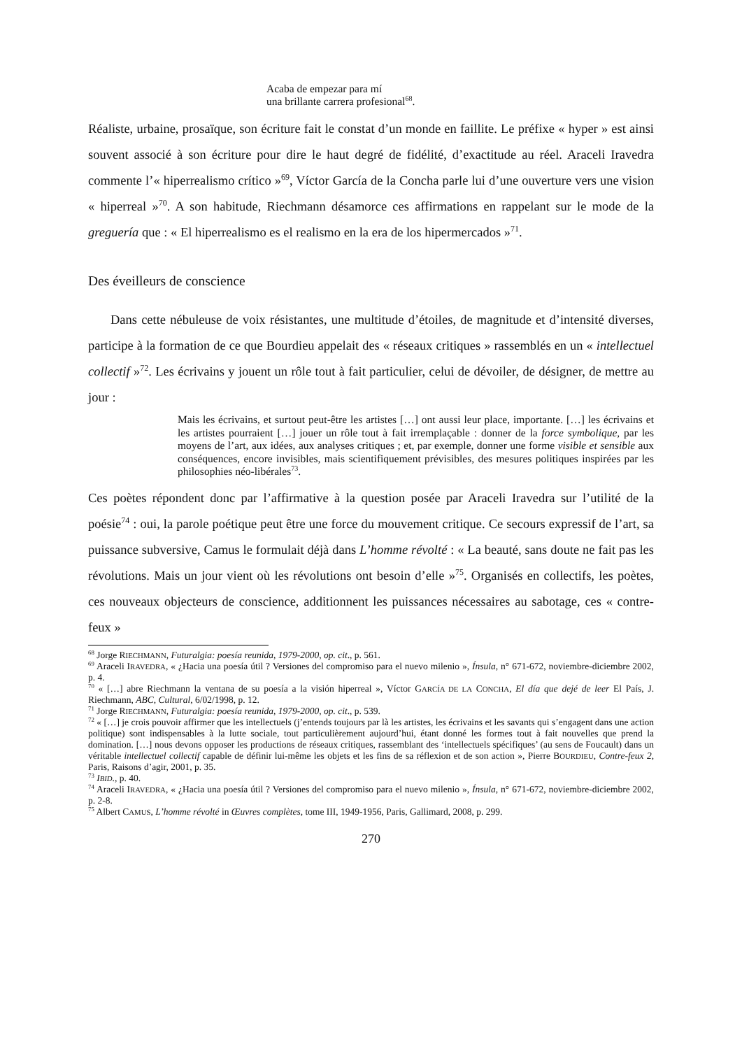Acaba de empezar para mí
una brillante carrera profesional<sup>68</sup>.
Réaliste, urbaine, prosaïque, son écriture fait le constat d’un monde en faillite. Le préfixe « hyper » est ainsi souvent associé à son écriture pour dire le haut degré de fidélité, d’exactitude au réel. Araceli Iravedra commente l’« hiperrealismo crítico »<sup>69</sup>, Víctor García de la Concha parle lui d’une ouverture vers une vision « hiperreal »<sup>70</sup>. A son habitude, Riechmann désamorce ces affirmations en rappelant sur le mode de la greguería que : « El hiperrealismo es el realismo en la era de los hipermercados »<sup>71</sup>.
Des éveilleurs de conscience
Dans cette nébuleuse de voix résistantes, une multitude d’étoiles, de magnitude et d’intensité diverses, participe à la formation de ce que Bourdieu appelait des « réseaux critiques » rassemblés en un « intellectuel collectif »<sup>72</sup>. Les écrivains y jouent un rôle tout à fait particulier, celui de dévoiler, de désigner, de mettre au jour :
Mais les écrivains, et surtout peut-être les artistes […] ont aussi leur place, importante. […] les écrivains et les artistes pourraient […] jouer un rôle tout à fait irremplaçable : donner de la force symbolique, par les moyens de l’art, aux idées, aux analyses critiques ; et, par exemple, donner une forme visible et sensible aux conséquences, encore invisibles, mais scientifiquement prévisibles, des mesures politiques inspirées par les philosophies néo-libérales<sup>73</sup>.
Ces poètes répondent donc par l’affirmative à la question posée par Araceli Iravedra sur l’utilité de la poésie<sup>74</sup> : oui, la parole poétique peut être une force du mouvement critique. Ce secours expressif de l’art, sa puissance subversive, Camus le formulait déjà dans L’homme révolté : « La beauté, sans doute ne fait pas les révolutions. Mais un jour vient où les révolutions ont besoin d’elle »<sup>75</sup>. Organisés en collectifs, les poètes, ces nouveaux objecteurs de conscience, additionnent les puissances nécessaires au sabotage, ces « contre-feux »
<sup>68</sup> Jorge RIECHMANN, Futuralgia: poesía reunida, 1979-2000, op. cit., p. 561.
<sup>69</sup> Araceli IRAVEDRA, « ¿Hacia una poesía útil ? Versiones del compromiso para el nuevo milenio », Ínsula, n° 671-672, noviembre-diciembre 2002, p. 4.
<sup>70</sup> « […] abre Riechmann la ventana de su poesía a la visión hiperreal », Víctor GARCÍA DE LA CONCHA, El día que dejé de leer El País, J. Riechmann, ABC, Cultural, 6/02/1998, p. 12.
<sup>71</sup> Jorge RIECHMANN, Futuralgia: poesía reunida, 1979-2000, op. cit., p. 539.
<sup>72</sup> « […] je crois pouvoir affirmer que les intellectuels (j’entends toujours par là les artistes, les écrivains et les savants qui s’engagent dans une action politique) sont indispensables à la lutte sociale, tout particulièrement aujourd’hui, étant donné les formes tout à fait nouvelles que prend la domination. […] nous devons opposer les productions de réseaux critiques, rassemblant des ‘intellectuels spécifiques’ (au sens de Foucault) dans un véritable intellectuel collectif capable de définir lui-même les objets et les fins de sa réflexion et de son action », Pierre BOURDIEU, Contre-feux 2, Paris, Raisons d’agir, 2001, p. 35.
<sup>73</sup> IBID., p. 40.
<sup>74</sup> Araceli IRAVEDRA, « ¿Hacia una poesía útil ? Versiones del compromiso para el nuevo milenio », Ínsula, n° 671-672, noviembre-diciembre 2002, p. 2-8.
<sup>75</sup> Albert CAMUS, L’homme révolté in Œuvres complètes, tome III, 1949-1956, Paris, Gallimard, 2008, p. 299.
270